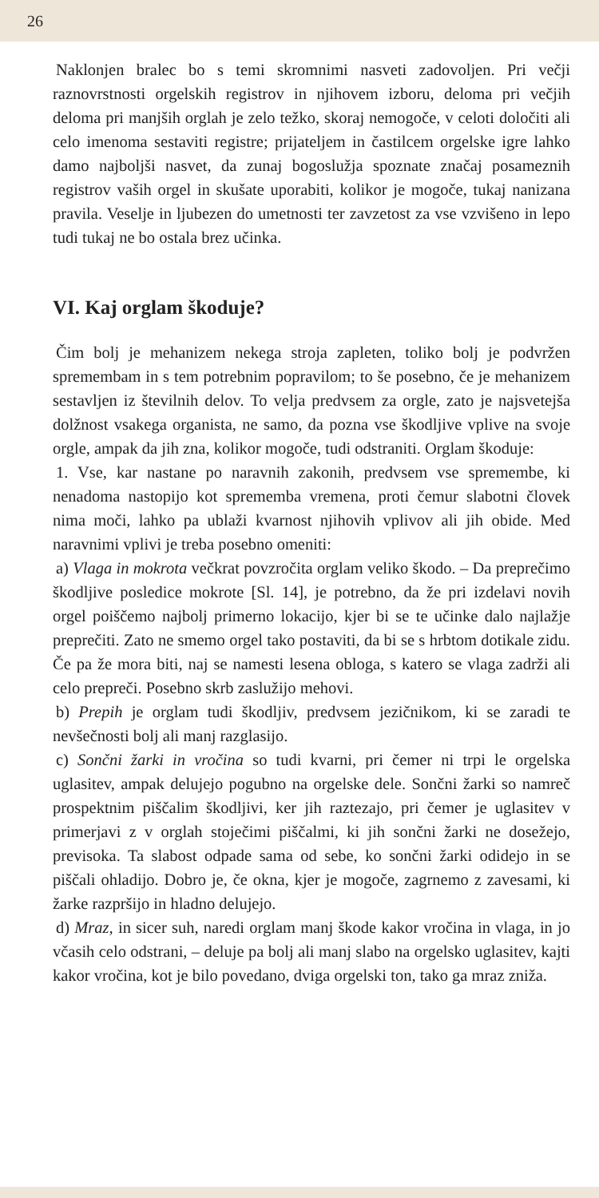26
Naklonjen bralec bo s temi skromnimi nasveti zadovoljen. Pri večji raznovrstnosti orgelskih registrov in njihovem izboru, deloma pri večjih deloma pri manjših orglah je zelo težko, skoraj nemogoče, v celoti določiti ali celo imenoma sestaviti registre; prijateljem in častilcem orgelske igre lahko damo najboljši nasvet, da zunaj bogoslužja spoznate značaj posameznih registrov vaših orgel in skušate uporabiti, kolikor je mogoče, tukaj nanizana pravila. Veselje in ljubezen do umetnosti ter zavzetost za vse vzvišeno in lepo tudi tukaj ne bo ostala brez učinka.
VI. Kaj orglam škoduje?
Čim bolj je mehanizem nekega stroja zapleten, toliko bolj je podvržen spremembam in s tem potrebnim popravilom; to še posebno, če je mehanizem sestavljen iz številnih delov. To velja predvsem za orgle, zato je najsvetejša dolžnost vsakega organista, ne samo, da pozna vse škodljive vplive na svoje orgle, ampak da jih zna, kolikor mogoče, tudi odstraniti. Orglam škoduje:
1. Vse, kar nastane po naravnih zakonih, predvsem vse spremembe, ki nenadoma nastopijo kot sprememba vremena, proti čemur slabotni človek nima moči, lahko pa ublaži kvarnost njihovih vplivov ali jih obide. Med naravnimi vplivi je treba posebno omeniti:
a) Vlaga in mokrota večkrat povzročita orglam veliko škodo. – Da preprečimo škodljive posledice mokrote [Sl. 14], je potrebno, da že pri izdelavi novih orgel poiščemo najbolj primerno lokacijo, kjer bi se te učinke dalo najlažje preprečiti. Zato ne smemo orgel tako postaviti, da bi se s hrbtom dotikale zidu. Če pa že mora biti, naj se namesti lesena obloga, s katero se vlaga zadrži ali celo prepreči. Posebno skrb zaslužijo mehovi.
b) Prepih je orglam tudi škodljiv, predvsem jezičnikom, ki se zaradi te nevšečnosti bolj ali manj razglasijo.
c) Sončni žarki in vročina so tudi kvarni, pri čemer ni trpi le orgelska uglasitev, ampak delujejo pogubno na orgelske dele. Sončni žarki so namreč prospektnim piščalim škodljivi, ker jih raztezajo, pri čemer je uglasitev v primerjavi z v orglah stoječimi piščalmi, ki jih sončni žarki ne dosežejo, previsoka. Ta slabost odpade sama od sebe, ko sončni žarki odidejo in se piščali ohladijo. Dobro je, če okna, kjer je mogoče, zagrnemo z zavesami, ki žarke razpršijo in hladno delujejo.
d) Mraz, in sicer suh, naredi orglam manj škode kakor vročina in vlaga, in jo včasih celo odstrani, – deluje pa bolj ali manj slabo na orgelsko uglasitev, kajti kakor vročina, kot je bilo povedano, dviga orgelski ton, tako ga mraz zniža.